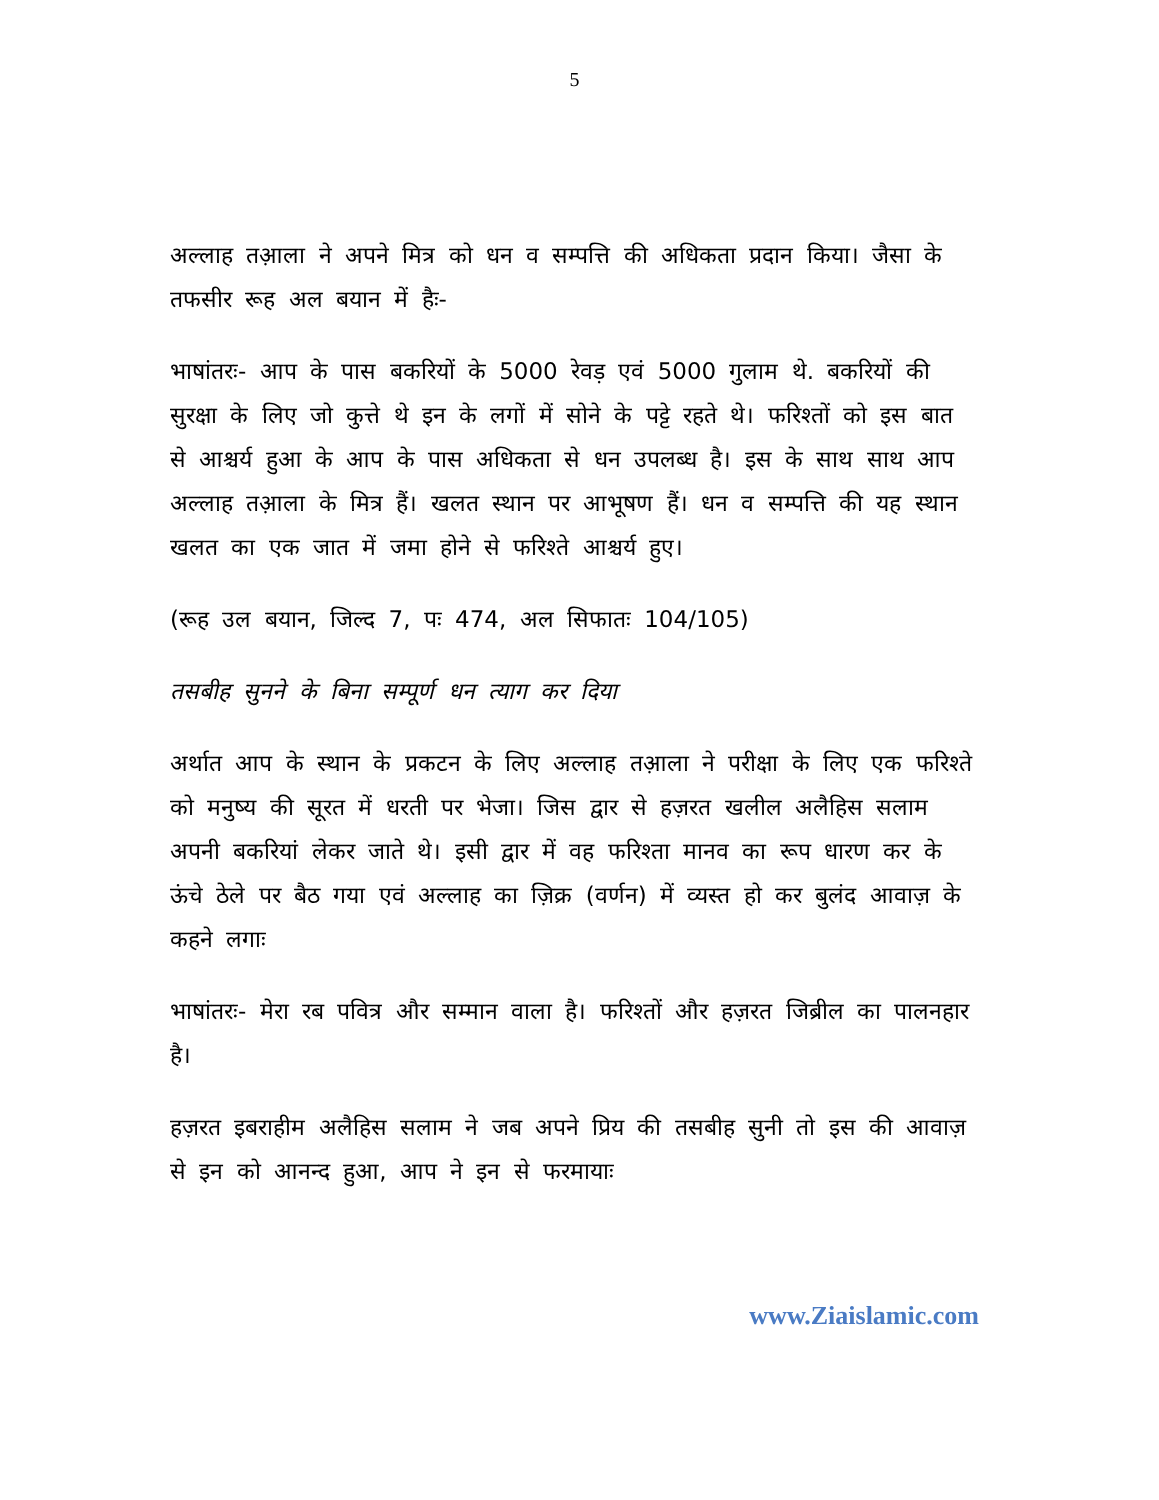5
अल्लाह तआ़ला ने अपने मित्र को धन व सम्पत्ति की अधिकता प्रदान किया। जैसा के तफसीर रूह अल बयान में हैः-
भाषांतरः- आप के पास बकरियों के 5000 रेवड़ एवं 5000 गुलाम थे. बकरियों की सुरक्षा के लिए जो कुत्ते थे इन के लगों में सोने के पट्टे रहते थे। फरिश्तों को इस बात से आश्चर्य हुआ के आप के पास अधिकता से धन उपलब्ध है। इस के साथ साथ आप अल्लाह तआ़ला के मित्र हैं। खलत स्थान पर आभूषण हैं। धन व सम्पत्ति की यह स्थान खलत का एक जात में जमा होने से फरिश्ते आश्चर्य हुए।
(रूह उल बयान, जिल्द 7, पः 474, अल सिफातः 104/105)
तसबीह सुनने के बिना सम्पूर्ण धन त्याग कर दिया
अर्थात आप के स्थान के प्रकटन के लिए अल्लाह तआ़ला ने परीक्षा के लिए एक फरिश्ते को मनुष्य की सूरत में धरती पर भेजा। जिस द्वार से हज़रत खलील अलैहिस सलाम अपनी बकरियां लेकर जाते थे। इसी द्वार में वह फरिश्ता मानव का रूप धारण कर के ऊंचे ठेले पर बैठ गया एवं अल्लाह का ज़िक्र (वर्णन) में व्यस्त हो कर बुलंद आवाज़ के कहने लगाः
भाषांतरः- मेरा रब पवित्र और सम्मान वाला है। फरिश्तों और हज़रत जिब्रील का पालनहार है।
हज़रत इबराहीम अलैहिस सलाम ने जब अपने प्रिय की तसबीह सुनी तो इस की आवाज़ से इन को आनन्द हुआ, आप ने इन से फरमायाः
www.Ziaislamic.com